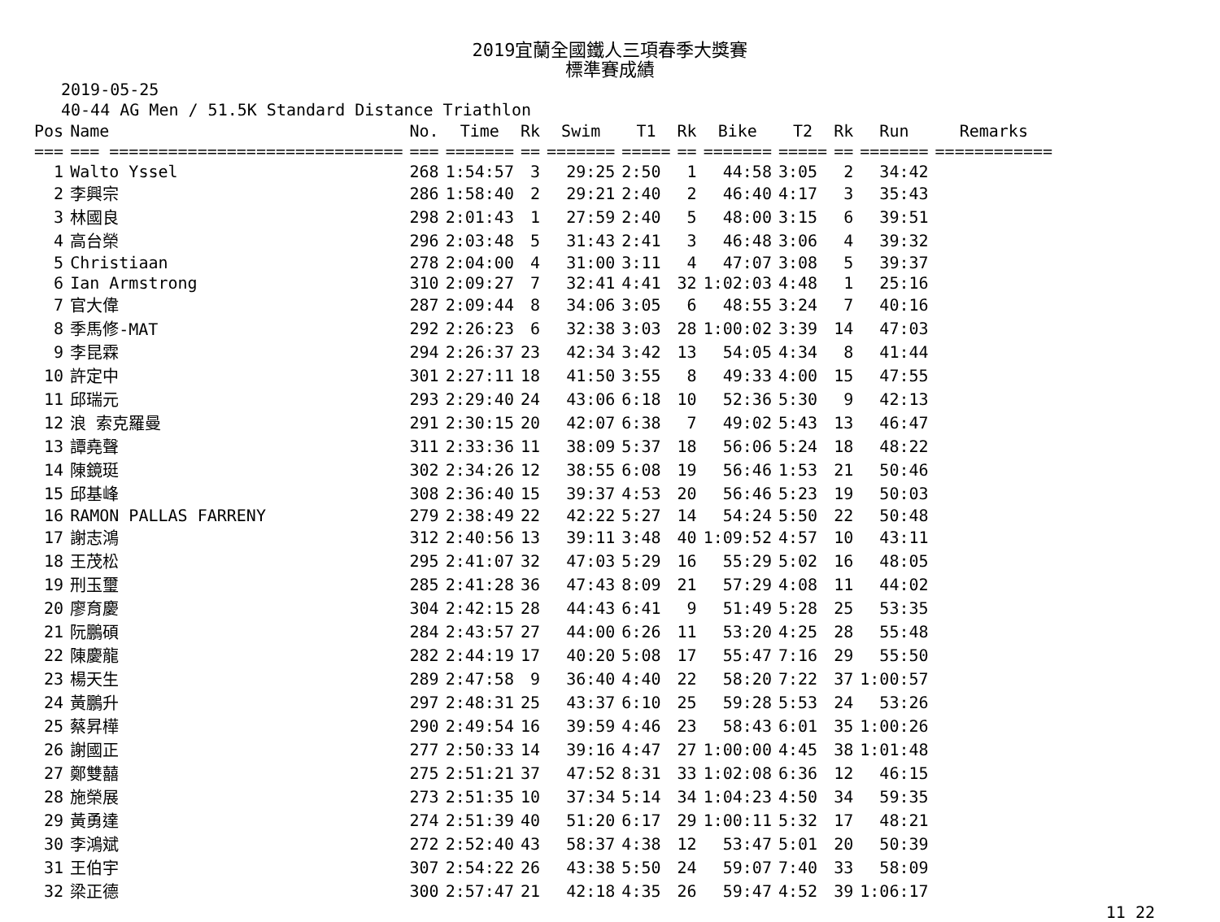2019宜蘭全國鐵人三項春季大獎賽
標準賽成績
2019-05-25
40-44 AG Men / 51.5K Standard Distance Triathlon
| Pos | Name | No. | Time | Rk | Swim | T1 | Rk | Bike | T2 | Rk | Run | Remarks |
| --- | --- | --- | --- | --- | --- | --- | --- | --- | --- | --- | --- | --- |
| === | === ============================== | === | ======= | == | ======= | ===== | == | ======= | ===== | == | ======= | ============ |
| 1 | Walto Yssel | 268 | 1:54:57 | 3 | 29:25 | 2:50 | 1 | 44:58 | 3:05 | 2 | 34:42 | |
| 2 | 李興宗 | 286 | 1:58:40 | 2 | 29:21 | 2:40 | 2 | 46:40 | 4:17 | 3 | 35:43 | |
| 3 | 林國良 | 298 | 2:01:43 | 1 | 27:59 | 2:40 | 5 | 48:00 | 3:15 | 6 | 39:51 | |
| 4 | 高台榮 | 296 | 2:03:48 | 5 | 31:43 | 2:41 | 3 | 46:48 | 3:06 | 4 | 39:32 | |
| 5 | Christiaan | 278 | 2:04:00 | 4 | 31:00 | 3:11 | 4 | 47:07 | 3:08 | 5 | 39:37 | |
| 6 | Ian Armstrong | 310 | 2:09:27 | 7 | 32:41 | 4:41 | 32 | 1:02:03 | 4:48 | 1 | 25:16 | |
| 7 | 官大偉 | 287 | 2:09:44 | 8 | 34:06 | 3:05 | 6 | 48:55 | 3:24 | 7 | 40:16 | |
| 8 | 季馬修-MAT | 292 | 2:26:23 | 6 | 32:38 | 3:03 | 28 | 1:00:02 | 3:39 | 14 | 47:03 | |
| 9 | 李昆霖 | 294 | 2:26:37 | 23 | 42:34 | 3:42 | 13 | 54:05 | 4:34 | 8 | 41:44 | |
| 10 | 許定中 | 301 | 2:27:11 | 18 | 41:50 | 3:55 | 8 | 49:33 | 4:00 | 15 | 47:55 | |
| 11 | 邱瑞元 | 293 | 2:29:40 | 24 | 43:06 | 6:18 | 10 | 52:36 | 5:30 | 9 | 42:13 | |
| 12 | 浪 索克羅曼 | 291 | 2:30:15 | 20 | 42:07 | 6:38 | 7 | 49:02 | 5:43 | 13 | 46:47 | |
| 13 | 譚堯聲 | 311 | 2:33:36 | 11 | 38:09 | 5:37 | 18 | 56:06 | 5:24 | 18 | 48:22 | |
| 14 | 陳鏡珽 | 302 | 2:34:26 | 12 | 38:55 | 6:08 | 19 | 56:46 | 1:53 | 21 | 50:46 | |
| 15 | 邱基峰 | 308 | 2:36:40 | 15 | 39:37 | 4:53 | 20 | 56:46 | 5:23 | 19 | 50:03 | |
| 16 | RAMON PALLAS FARRENY | 279 | 2:38:49 | 22 | 42:22 | 5:27 | 14 | 54:24 | 5:50 | 22 | 50:48 | |
| 17 | 謝志鴻 | 312 | 2:40:56 | 13 | 39:11 | 3:48 | 40 | 1:09:52 | 4:57 | 10 | 43:11 | |
| 18 | 王茂松 | 295 | 2:41:07 | 32 | 47:03 | 5:29 | 16 | 55:29 | 5:02 | 16 | 48:05 | |
| 19 | 刑玉璽 | 285 | 2:41:28 | 36 | 47:43 | 8:09 | 21 | 57:29 | 4:08 | 11 | 44:02 | |
| 20 | 廖育慶 | 304 | 2:42:15 | 28 | 44:43 | 6:41 | 9 | 51:49 | 5:28 | 25 | 53:35 | |
| 21 | 阮鵬碩 | 284 | 2:43:57 | 27 | 44:00 | 6:26 | 11 | 53:20 | 4:25 | 28 | 55:48 | |
| 22 | 陳慶龍 | 282 | 2:44:19 | 17 | 40:20 | 5:08 | 17 | 55:47 | 7:16 | 29 | 55:50 | |
| 23 | 楊天生 | 289 | 2:47:58 | 9 | 36:40 | 4:40 | 22 | 58:20 | 7:22 | 37 | 1:00:57 | |
| 24 | 黃鵬升 | 297 | 2:48:31 | 25 | 43:37 | 6:10 | 25 | 59:28 | 5:53 | 24 | 53:26 | |
| 25 | 蔡昇樺 | 290 | 2:49:54 | 16 | 39:59 | 4:46 | 23 | 58:43 | 6:01 | 35 | 1:00:26 | |
| 26 | 謝國正 | 277 | 2:50:33 | 14 | 39:16 | 4:47 | 27 | 1:00:00 | 4:45 | 38 | 1:01:48 | |
| 27 | 鄭雙囍 | 275 | 2:51:21 | 37 | 47:52 | 8:31 | 33 | 1:02:08 | 6:36 | 12 | 46:15 | |
| 28 | 施榮展 | 273 | 2:51:35 | 10 | 37:34 | 5:14 | 34 | 1:04:23 | 4:50 | 34 | 59:35 | |
| 29 | 黃勇達 | 274 | 2:51:39 | 40 | 51:20 | 6:17 | 29 | 1:00:11 | 5:32 | 17 | 48:21 | |
| 30 | 李鴻斌 | 272 | 2:52:40 | 43 | 58:37 | 4:38 | 12 | 53:47 | 5:01 | 20 | 50:39 | |
| 31 | 王伯宇 | 307 | 2:54:22 | 26 | 43:38 | 5:50 | 24 | 59:07 | 7:40 | 33 | 58:09 | |
| 32 | 梁正德 | 300 | 2:57:47 | 21 | 42:18 | 4:35 | 26 | 59:47 | 4:52 | 39 | 1:06:17 | |
11 22